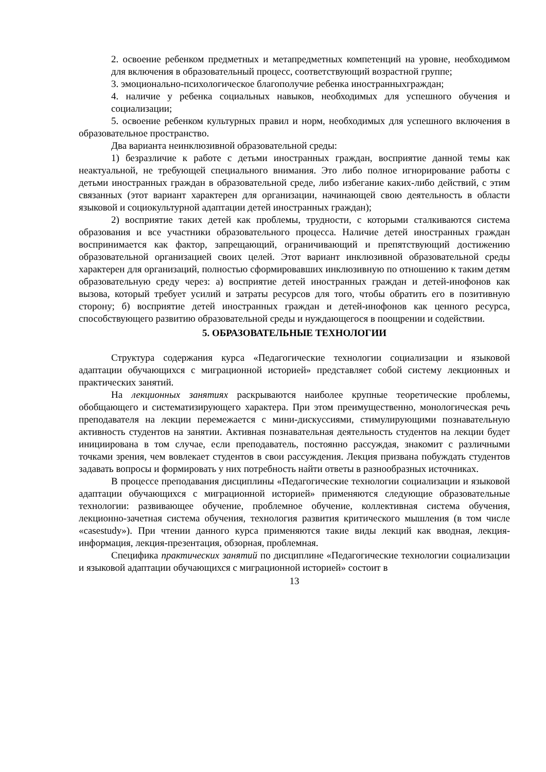2. освоение ребенком предметных и метапредметных компетенций на уровне, необходимом для включения в образовательный процесс, соответствующий возрастной группе;
3. эмоционально-психологическое благополучие ребенка иностранныхграждан;
4. наличие у ребенка социальных навыков, необходимых для успешного обучения и социализации;
5. освоение ребенком культурных правил и норм, необходимых для успешного включения в образовательное пространство.
Два варианта неинклюзивной образовательной среды:
1) безразличие к работе с детьми иностранных граждан, восприятие данной темы как неактуальной, не требующей специального внимания. Это либо полное игнорирование работы с детьми иностранных граждан в образовательной среде, либо избегание каких-либо действий, с этим связанных (этот вариант характерен для организации, начинающей свою деятельность в области языковой и социокультурной адаптации детей иностранных граждан);
2) восприятие таких детей как проблемы, трудности, с которыми сталкиваются система образования и все участники образовательного процесса. Наличие детей иностранных граждан воспринимается как фактор, запрещающий, ограничивающий и препятствующий достижению образовательной организацией своих целей. Этот вариант инклюзивной образовательной среды характерен для организаций, полностью сформировавших инклюзивную по отношению к таким детям образовательную среду через: а) восприятие детей иностранных граждан и детей-инофонов как вызова, который требует усилий и затраты ресурсов для того, чтобы обратить его в позитивную сторону; б) восприятие детей иностранных граждан и детей-инофонов как ценного ресурса, способствующего развитию образовательной среды и нуждающегося в поощрении и содействии.
5. ОБРАЗОВАТЕЛЬНЫЕ ТЕХНОЛОГИИ
Структура содержания курса «Педагогические технологии социализации и языковой адаптации обучающихся с миграционной историей» представляет собой систему лекционных и практических занятий.
На лекционных занятиях раскрываются наиболее крупные теоретические проблемы, обобщающего и систематизирующего характера. При этом преимущественно, монологическая речь преподавателя на лекции перемежается с мини-дискуссиями, стимулирующими познавательную активность студентов на занятии. Активная познавательная деятельность студентов на лекции будет инициирована в том случае, если преподаватель, постоянно рассуждая, знакомит с различными точками зрения, чем вовлекает студентов в свои рассуждения. Лекция призвана побуждать студентов задавать вопросы и формировать у них потребность найти ответы в разнообразных источниках.
В процессе преподавания дисциплины «Педагогические технологии социализации и языковой адаптации обучающихся с миграционной историей» применяются следующие образовательные технологии: развивающее обучение, проблемное обучение, коллективная система обучения, лекционно-зачетная система обучения, технология развития критического мышления (в том числе «casestudy»). При чтении данного курса применяются такие виды лекций как вводная, лекция-информация, лекция-презентация, обзорная, проблемная.
Специфика практических занятий по дисциплине «Педагогические технологии социализации и языковой адаптации обучающихся с миграционной историей» состоит в
13